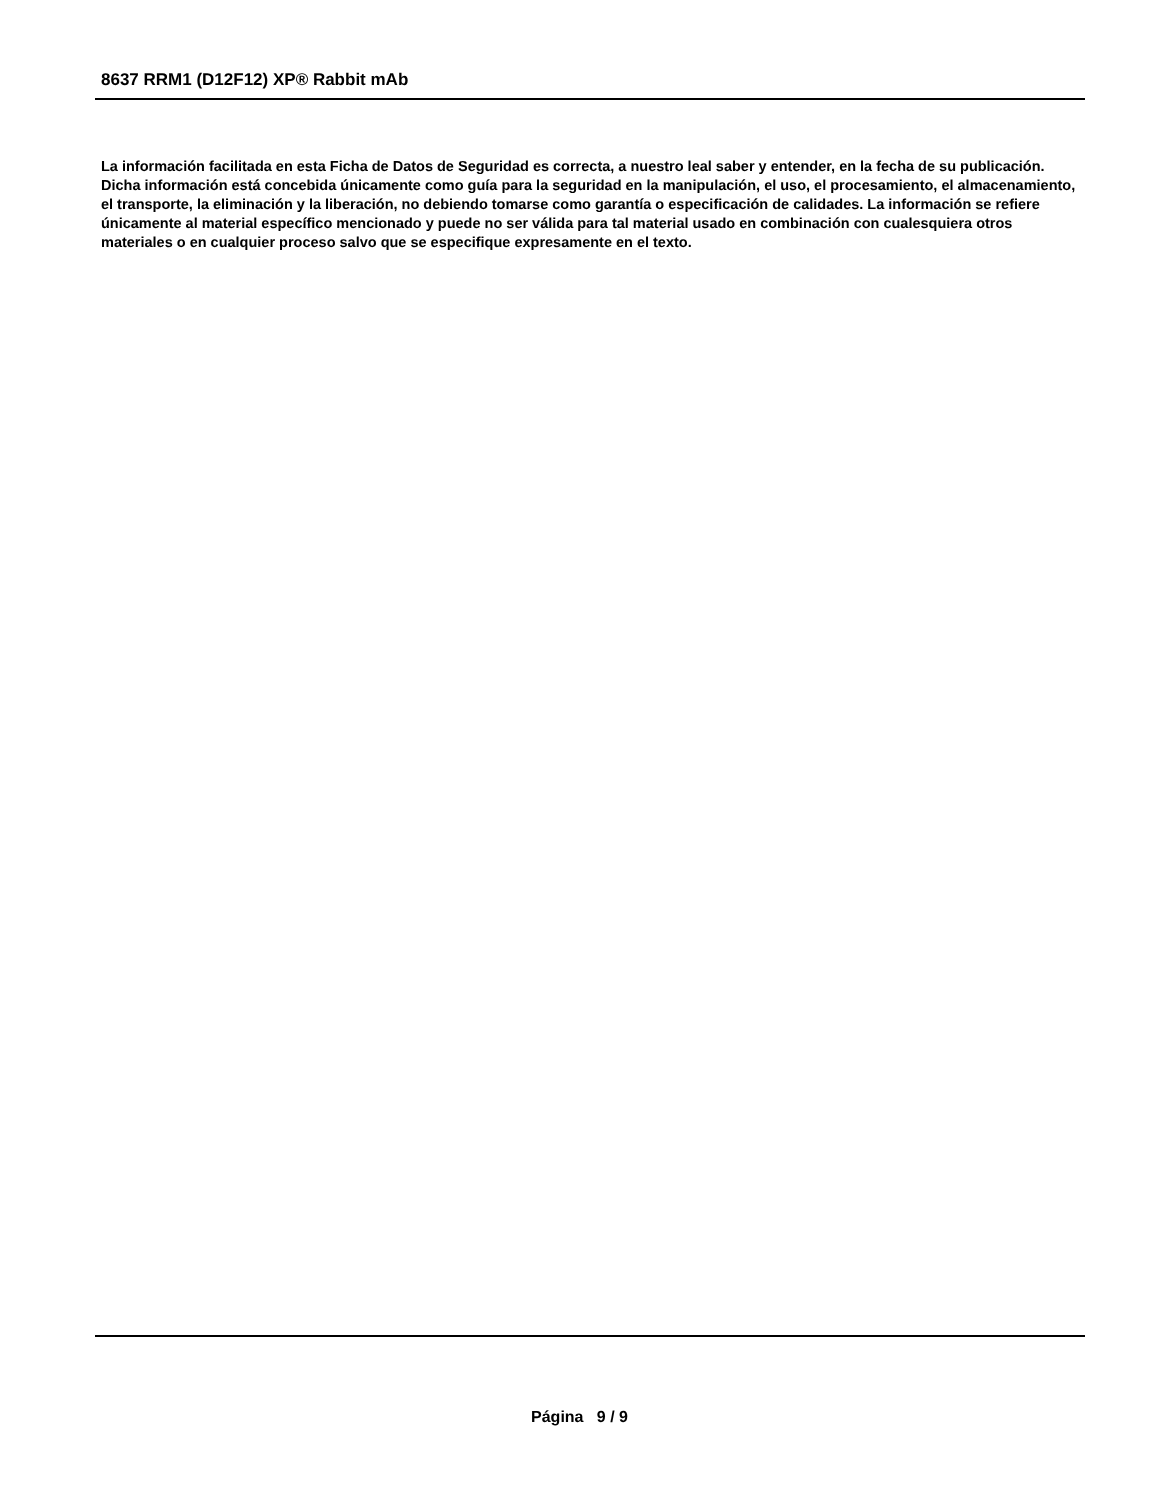8637 RRM1 (D12F12) XP® Rabbit mAb
La información facilitada en esta Ficha de Datos de Seguridad es correcta, a nuestro leal saber y entender, en la fecha de su publicación. Dicha información está concebida únicamente como guía para la seguridad en la manipulación, el uso, el procesamiento, el almacenamiento, el transporte, la eliminación y la liberación, no debiendo tomarse como garantía o especificación de calidades. La información se refiere únicamente al material específico mencionado y puede no ser válida para tal material usado en combinación con cualesquiera otros materiales o en cualquier proceso salvo que se especifique expresamente en el texto.
Página 9 / 9